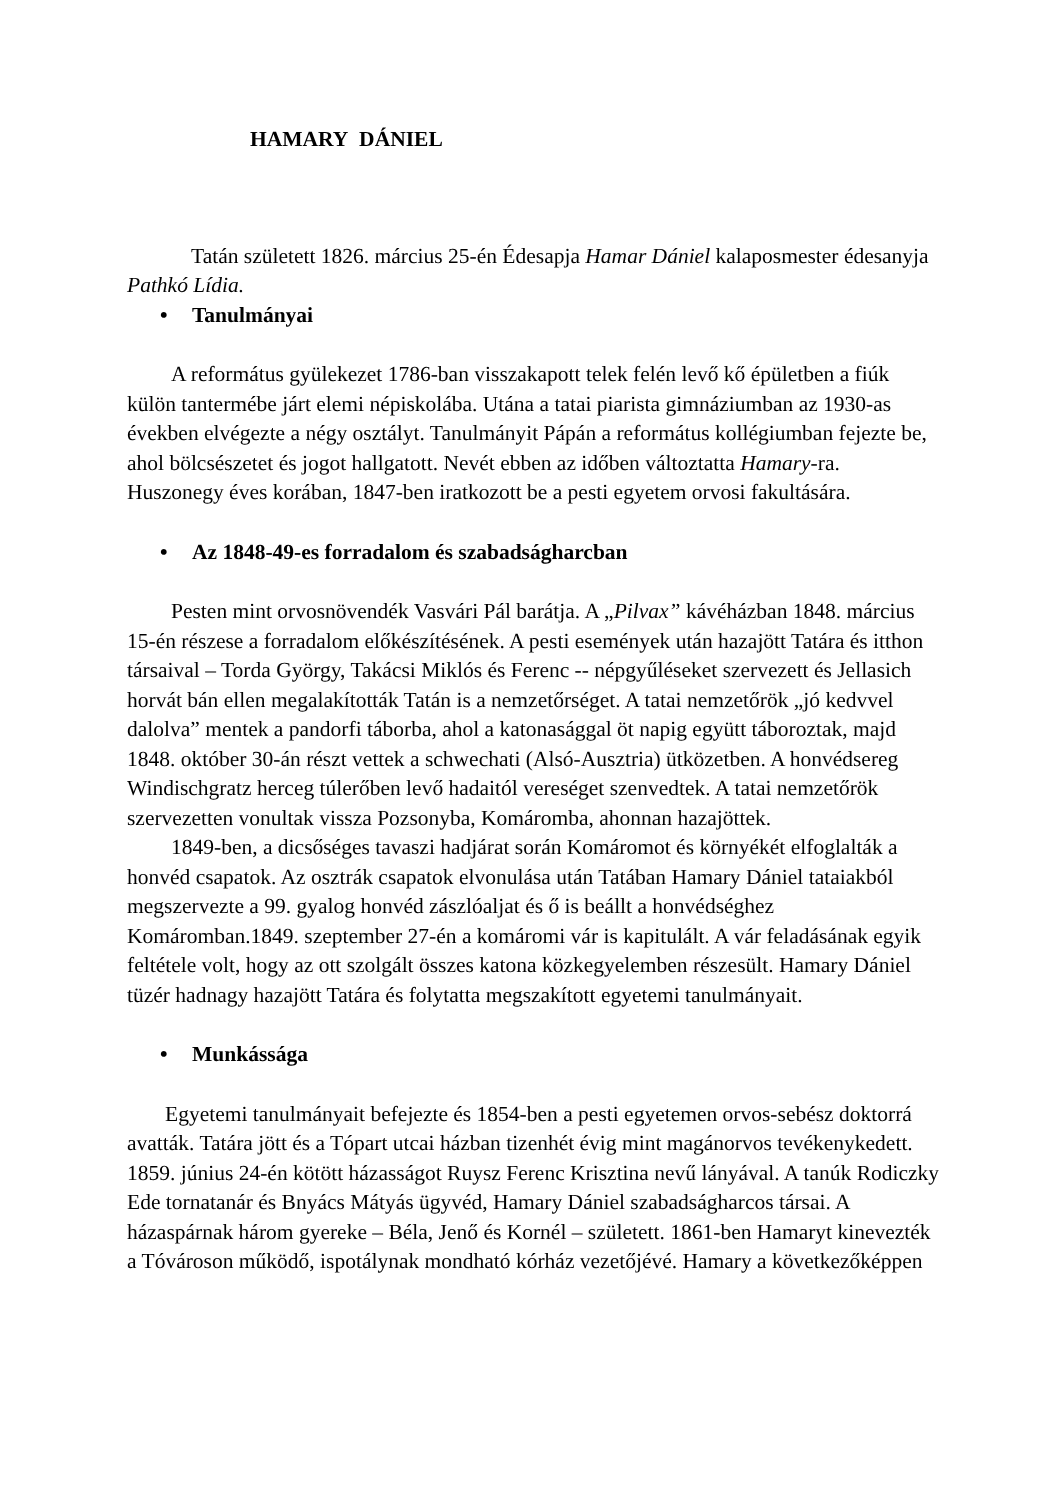HAMARY DÁNIEL
Tatán született 1826. március 25-én Édesapja Hamar Dániel kalaposmester édesanyja Pathkó Lídia.
• Tanulmányai
A református gyülekezet 1786-ban visszakapott telek felén levő kő épületben a fiúk külön tantermébe járt elemi népiskolába. Utána a tatai piarista gimnáziumban az 1930-as években elvégezte a négy osztályt. Tanulmányit Pápán a református kollégiumban fejezte be, ahol bölcsészetet és jogot hallgatott. Nevét ebben az időben változtatta Hamary-ra. Huszonegy éves korában, 1847-ben iratkozott be a pesti egyetem orvosi fakultására.
• Az 1848-49-es forradalom és szabadságharcban
Pesten mint orvosnövendék Vasvári Pál barátja. A „Pilvax” kávéházban 1848. március 15-én részese a forradalom előkészítésének. A pesti események után hazajött Tatára és itthon társaival – Torda György, Takácsi Miklós és Ferenc -- népgyűléseket szervezett és Jellasich horvát bán ellen megalakították Tatán is a nemzetőrséget. A tatai nemzetőrök „jó kedvvel dalolva” mentek a pandorfi táborba, ahol a katonasággal öt napig együtt táboroztak, majd 1848. október 30-án részt vettek a schwechati (Alsó-Ausztria) ütközetben. A honvédsereg Windischgratz herceg túlerőben levő hadaitól vereséget szenvedtek. A tatai nemzetőrök szervezetten vonultak vissza Pozsonyba, Komáromba, ahonnan hazajöttek.
1849-ben, a dicsőséges tavaszi hadjárat során Komáromot és környékét elfoglalták a honvéd csapatok. Az osztrák csapatok elvonulása után Tatában Hamary Dániel tataiakból megszervezte a 99. gyalog honvéd zászlóaljat és ő is beállt a honvédséghez Komáromban.1849. szeptember 27-én a komáromi vár is kapitulált. A vár feladásának egyik feltétele volt, hogy az ott szolgált összes katona közkegyelemben részesült. Hamary Dániel tüzér hadnagy hazajött Tatára és folytatta megszakított egyetemi tanulmányait.
• Munkássága
Egyetemi tanulmányait befejezte és 1854-ben a pesti egyetemen orvos-sebész doktorrá avatták. Tatára jött és a Tópart utcai házban tizenhét évig mint magánorvos tevékenykedett. 1859. június 24-én kötött házasságot Ruysz Ferenc Krisztina nevű lányával. A tanúk Rodiczky Ede tornatanár és Bnyács Mátyás ügyvéd, Hamary Dániel szabadságharcos társai. A házaspárnak három gyereke – Béla, Jenő és Kornél – született. 1861-ben Hamaryt kinevezték a Tóvároson működő, ispotálynak mondható kórház vezetőjévé. Hamary a következőképpen